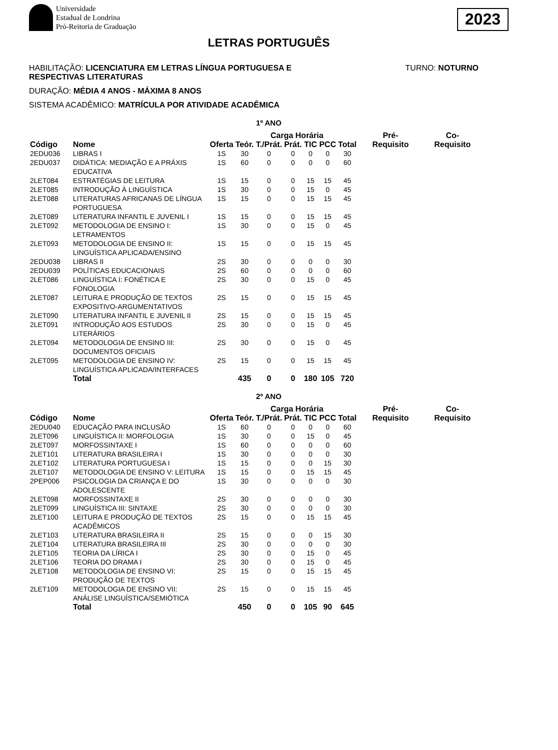Universidade
Estadual de Londrina
Pró-Reitoria de Graduação
2023
LETRAS PORTUGUÊS
HABILITAÇÃO: LICENCIATURA EM LETRAS LÍNGUA PORTUGUESA E
RESPECTIVAS LITERATURAS
TURNO: NOTURNO
DURAÇÃO: MÉDIA 4 ANOS - MÁXIMA 8 ANOS
SISTEMA ACADÊMICO: MATRÍCULA POR ATIVIDADE ACADÊMICA
1º ANO
| | | | Carga Horária | | | | | | | Pré- Requisito | Co- Requisito |
| --- | --- | --- | --- | --- | --- | --- | --- | --- | --- | --- | --- |
| Código | Nome | Oferta | Teór. | T./Prát. | Prát. | TIC | PCC | Total | | | |
| 2EDU036 | LIBRAS I | 1S | 30 | 0 | 0 | 0 | 0 | 30 | | | |
| 2EDU037 | DIDÁTICA: MEDIAÇÃO E A PRÁXIS EDUCATIVA | 1S | 60 | 0 | 0 | 0 | 0 | 60 | | | |
| 2LET084 | ESTRATÉGIAS DE LEITURA | 1S | 15 | 0 | 0 | 15 | 15 | 45 | | | |
| 2LET085 | INTRODUÇÃO À LINGUÍSTICA | 1S | 30 | 0 | 0 | 15 | 0 | 45 | | | |
| 2LET088 | LITERATURAS AFRICANAS DE LÍNGUA PORTUGUESA | 1S | 15 | 0 | 0 | 15 | 15 | 45 | | | |
| 2LET089 | LITERATURA INFANTIL E JUVENIL I | 1S | 15 | 0 | 0 | 15 | 15 | 45 | | | |
| 2LET092 | METODOLOGIA DE ENSINO I: LETRAMENTOS | 1S | 30 | 0 | 0 | 15 | 0 | 45 | | | |
| 2LET093 | METODOLOGIA DE ENSINO II: LINGUÍSTICA APLICADA/ENSINO | 1S | 15 | 0 | 0 | 15 | 15 | 45 | | | |
| 2EDU038 | LIBRAS II | 2S | 30 | 0 | 0 | 0 | 0 | 30 | | | |
| 2EDU039 | POLÍTICAS EDUCACIONAIS | 2S | 60 | 0 | 0 | 0 | 0 | 60 | | | |
| 2LET086 | LINGUÍSTICA I: FONÉTICA E FONOLOGIA | 2S | 30 | 0 | 0 | 15 | 0 | 45 | | | |
| 2LET087 | LEITURA E PRODUÇÃO DE TEXTOS EXPOSITIVO-ARGUMENTATIVOS | 2S | 15 | 0 | 0 | 15 | 15 | 45 | | | |
| 2LET090 | LITERATURA INFANTIL E JUVENIL II | 2S | 15 | 0 | 0 | 15 | 15 | 45 | | | |
| 2LET091 | INTRODUÇÃO AOS ESTUDOS LITERÁRIOS | 2S | 30 | 0 | 0 | 15 | 0 | 45 | | | |
| 2LET094 | METODOLOGIA DE ENSINO III: DOCUMENTOS OFICIAIS | 2S | 30 | 0 | 0 | 15 | 0 | 45 | | | |
| 2LET095 | METODOLOGIA DE ENSINO IV: LINGUÍSTICA APLICADA/INTERFACES | 2S | 15 | 0 | 0 | 15 | 15 | 45 | | | |
| | Total | | 435 | 0 | 0 | 180 | 105 | 720 | | | |
2º ANO
| | | | Carga Horária | | | | | | | Pré- Requisito | Co- Requisito |
| --- | --- | --- | --- | --- | --- | --- | --- | --- | --- | --- | --- |
| Código | Nome | Oferta | Teór. | T./Prát. | Prát. | TIC | PCC | Total | | | |
| 2EDU040 | EDUCAÇÃO PARA INCLUSÃO | 1S | 60 | 0 | 0 | 0 | 0 | 60 | | | |
| 2LET096 | LINGUÍSTICA II: MORFOLOGIA | 1S | 30 | 0 | 0 | 15 | 0 | 45 | | | |
| 2LET097 | MORFOSSINTAXE I | 1S | 60 | 0 | 0 | 0 | 0 | 60 | | | |
| 2LET101 | LITERATURA BRASILEIRA I | 1S | 30 | 0 | 0 | 0 | 0 | 30 | | | |
| 2LET102 | LITERATURA PORTUGUESA I | 1S | 15 | 0 | 0 | 0 | 15 | 30 | | | |
| 2LET107 | METODOLOGIA DE ENSINO V: LEITURA | 1S | 15 | 0 | 0 | 15 | 15 | 45 | | | |
| 2PEP006 | PSICOLOGIA DA CRIANÇA E DO ADOLESCENTE | 1S | 30 | 0 | 0 | 0 | 0 | 30 | | | |
| 2LET098 | MORFOSSINTAXE II | 2S | 30 | 0 | 0 | 0 | 0 | 30 | | | |
| 2LET099 | LINGUÍSTICA III: SINTAXE | 2S | 30 | 0 | 0 | 0 | 0 | 30 | | | |
| 2LET100 | LEITURA E PRODUÇÃO DE TEXTOS ACADÊMICOS | 2S | 15 | 0 | 0 | 15 | 15 | 45 | | | |
| 2LET103 | LITERATURA BRASILEIRA II | 2S | 15 | 0 | 0 | 0 | 15 | 30 | | | |
| 2LET104 | LITERATURA BRASILEIRA III | 2S | 30 | 0 | 0 | 0 | 0 | 30 | | | |
| 2LET105 | TEORIA DA LÍRICA I | 2S | 30 | 0 | 0 | 15 | 0 | 45 | | | |
| 2LET106 | TEORIA DO DRAMA I | 2S | 30 | 0 | 0 | 15 | 0 | 45 | | | |
| 2LET108 | METODOLOGIA DE ENSINO VI: PRODUÇÃO DE TEXTOS | 2S | 15 | 0 | 0 | 15 | 15 | 45 | | | |
| 2LET109 | METODOLOGIA DE ENSINO VII: ANÁLISE LINGUÍSTICA/SEMIÓTICA | 2S | 15 | 0 | 0 | 15 | 15 | 45 | | | |
| | Total | | 450 | 0 | 0 | 105 | 90 | 645 | | | |